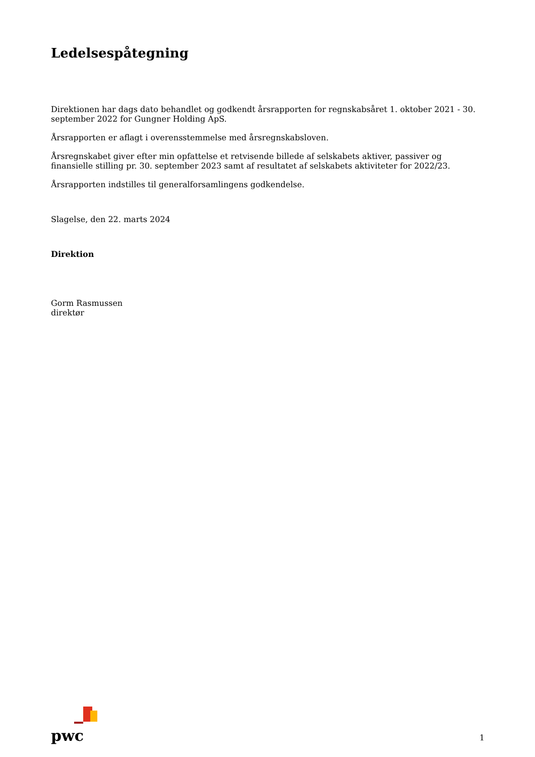Ledelsespåtegning
Direktionen har dags dato behandlet og godkendt årsrapporten for regnskabsåret 1. oktober 2021 - 30. september 2022 for Gungner Holding ApS.
Årsrapporten er aflagt i overensstemmelse med årsregnskabsloven.
Årsregnskabet giver efter min opfattelse et retvisende billede af selskabets aktiver, passiver og finansielle stilling pr. 30. september 2023 samt af resultatet af selskabets aktiviteter for 2022/23.
Årsrapporten indstilles til generalforsamlingens godkendelse.
Slagelse, den 22. marts 2024
Direktion
Gorm Rasmussen
direktør
pwc
1